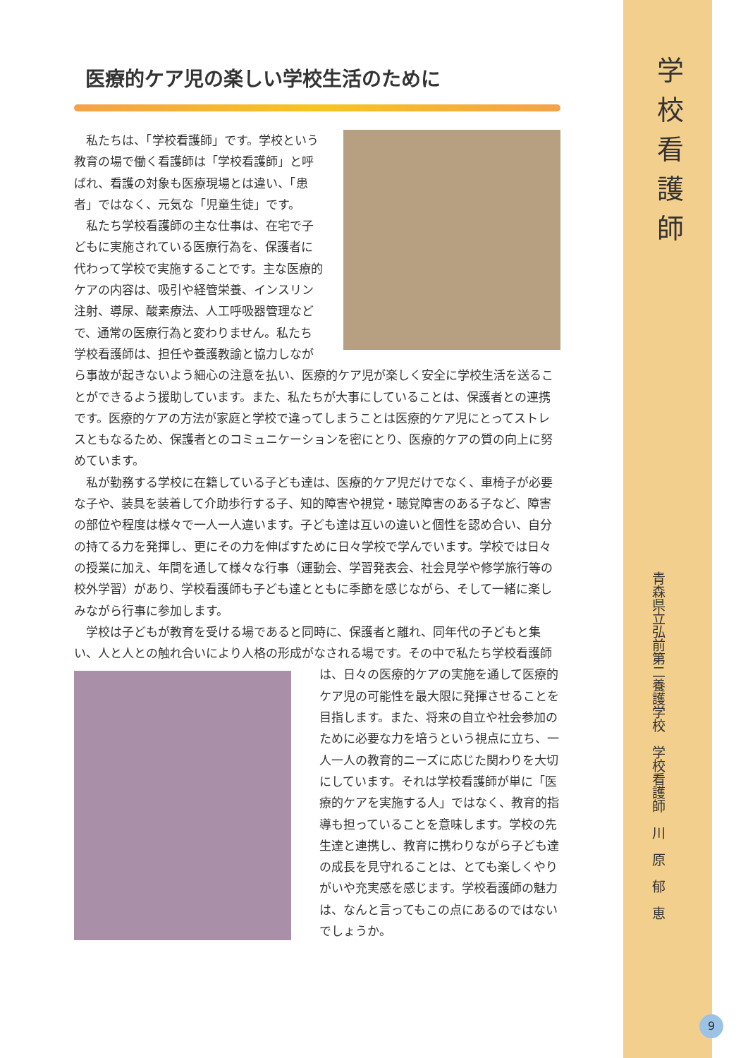医療的ケア児の楽しい学校生活のために
私たちは、「学校看護師」です。学校という教育の場で働く看護師は「学校看護師」と呼ばれ、看護の対象も医療現場とは違い、「患者」ではなく、元気な「児童生徒」です。
私たち学校看護師の主な仕事は、在宅で子どもに実施されている医療行為を、保護者に代わって学校で実施することです。主な医療的ケアの内容は、吸引や経管栄養、インスリン注射、導尿、酸素療法、人工呼吸器管理などで、通常の医療行為と変わりません。私たち学校看護師は、担任や養護教諭と協力しながら事故が起きないよう細心の注意を払い、医療的ケア児が楽しく安全に学校生活を送ることができるよう援助しています。また、私たちが大事にしていることは、保護者との連携です。医療的ケアの方法が家庭と学校で違ってしまうことは医療的ケア児にとってストレスともなるため、保護者とのコミュニケーションを密にとり、医療的ケアの質の向上に努めています。
私が勤務する学校に在籍している子ども達は、医療的ケア児だけでなく、車椅子が必要な子や、装具を装着して介助歩行する子、知的障害や視覚・聴覚障害のある子など、障害の部位や程度は様々で一人一人違います。子ども達は互いの違いと個性を認め合い、自分の持てる力を発揮し、更にその力を伸ばすために日々学校で学んでいます。学校では日々の授業に加え、年間を通して様々な行事（運動会、学習発表会、社会見学や修学旅行等の校外学習）があり、学校看護師も子ども達とともに季節を感じながら、そして一緒に楽しみながら行事に参加します。
学校は子どもが教育を受ける場であると同時に、保護者と離れ、同年代の子どもと集い、人と人との触れ合いにより人格の形成がなされる場です。その中で私たち学校看護 師は、日々の医療的ケアの実施を通して医療的ケア児の可能性を最大限に発揮させることを目指します。また、将来の自立や社会参加のために必要な力を培うという視点に立ち、一人一人の教育的ニーズに応じた関わりを大切にしています。それは学校看護師が単に「医療的ケアを実施する人」ではなく、教育的指導も担っていることを意味します。学校の先生達と連携し、教育に携わりながら子ども達の成長を見守れることは、とても楽しくやりがいや充実感を感じます。学校看護師の魅力は、なんと言ってもこの点にあるのではないでしょうか。
学校看護師
青森県立弘前第二養護学校　学校看護師　川　原　郁　恵
9